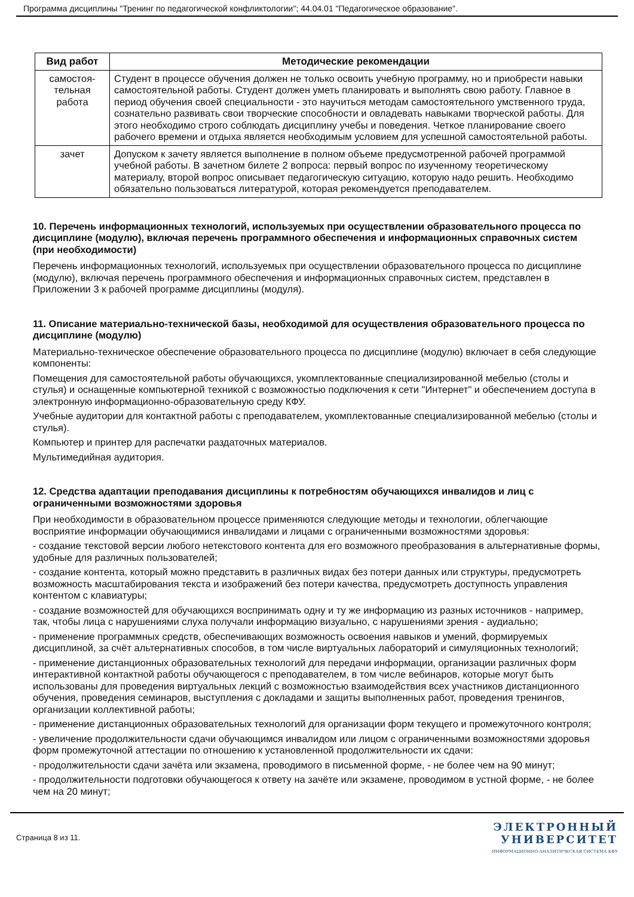Программа дисциплины "Тренинг по педагогической конфликтологии"; 44.04.01 "Педагогическое образование".
| Вид работ | Методические рекомендации |
| --- | --- |
| самостоя- тельная работа | Студент в процессе обучения должен не только освоить учебную программу, но и приобрести навыки самостоятельной работы. Студент должен уметь планировать и выполнять свою работу. Главное в период обучения своей специальности - это научиться методам самостоятельного умственного труда, сознательно развивать свои творческие способности и овладевать навыками творческой работы. Для этого необходимо строго соблюдать дисциплину учебы и поведения. Четкое планирование своего рабочего времени и отдыха является необходимым условием для успешной самостоятельной работы. |
| зачет | Допуском к зачету является выполнение в полном объеме предусмотренной рабочей программой учебной работы. В зачетном билете 2 вопроса: первый вопрос по изученному теоретическому материалу, второй вопрос описывает педагогическую ситуацию, которую надо решить. Необходимо обязательно пользоваться литературой, которая рекомендуется преподавателем. |
10. Перечень информационных технологий, используемых при осуществлении образовательного процесса по дисциплине (модулю), включая перечень программного обеспечения и информационных справочных систем (при необходимости)
Перечень информационных технологий, используемых при осуществлении образовательного процесса по дисциплине (модулю), включая перечень программного обеспечения и информационных справочных систем, представлен в Приложении 3 к рабочей программе дисциплины (модуля).
11. Описание материально-технической базы, необходимой для осуществления образовательного процесса по дисциплине (модулю)
Материально-техническое обеспечение образовательного процесса по дисциплине (модулю) включает в себя следующие компоненты:
Помещения для самостоятельной работы обучающихся, укомплектованные специализированной мебелью (столы и стулья) и оснащенные компьютерной техникой с возможностью подключения к сети "Интернет" и обеспечением доступа в электронную информационно-образовательную среду КФУ.
Учебные аудитории для контактной работы с преподавателем, укомплектованные специализированной мебелью (столы и стулья).
Компьютер и принтер для распечатки раздаточных материалов.
Мультимедийная аудитория.
12. Средства адаптации преподавания дисциплины к потребностям обучающихся инвалидов и лиц с ограниченными возможностями здоровья
При необходимости в образовательном процессе применяются следующие методы и технологии, облегчающие восприятие информации обучающимися инвалидами и лицами с ограниченными возможностями здоровья:
- создание текстовой версии любого нетекстового контента для его возможного преобразования в альтернативные формы, удобные для различных пользователей;
- создание контента, который можно представить в различных видах без потери данных или структуры, предусмотреть возможность масштабирования текста и изображений без потери качества, предусмотреть доступность управления контентом с клавиатуры;
- создание возможностей для обучающихся воспринимать одну и ту же информацию из разных источников - например, так, чтобы лица с нарушениями слуха получали информацию визуально, с нарушениями зрения - аудиально;
- применение программных средств, обеспечивающих возможность освоения навыков и умений, формируемых дисциплиной, за счёт альтернативных способов, в том числе виртуальных лабораторий и симуляционных технологий;
- применение дистанционных образовательных технологий для передачи информации, организации различных форм интерактивной контактной работы обучающегося с преподавателем, в том числе вебинаров, которые могут быть использованы для проведения виртуальных лекций с возможностью взаимодействия всех участников дистанционного обучения, проведения семинаров, выступления с докладами и защиты выполненных работ, проведения тренингов, организации коллективной работы;
- применение дистанционных образовательных технологий для организации форм текущего и промежуточного контроля;
- увеличение продолжительности сдачи обучающимся инвалидом или лицом с ограниченными возможностями здоровья форм промежуточной аттестации по отношению к установленной продолжительности их сдачи:
- продолжительности сдачи зачёта или экзамена, проводимого в письменной форме, - не более чем на 90 минут;
- продолжительности подготовки обучающегося к ответу на зачёте или экзамене, проводимом в устной форме, - не более чем на 20 минут;
Страница 8 из 11.
ЭЛЕКТРОННЫЙ
УНИВЕРСИТЕТ
ИНФОРМАЦИОННО-АНАЛИТИЧЕСКАЯ СИСТЕМА КФУ